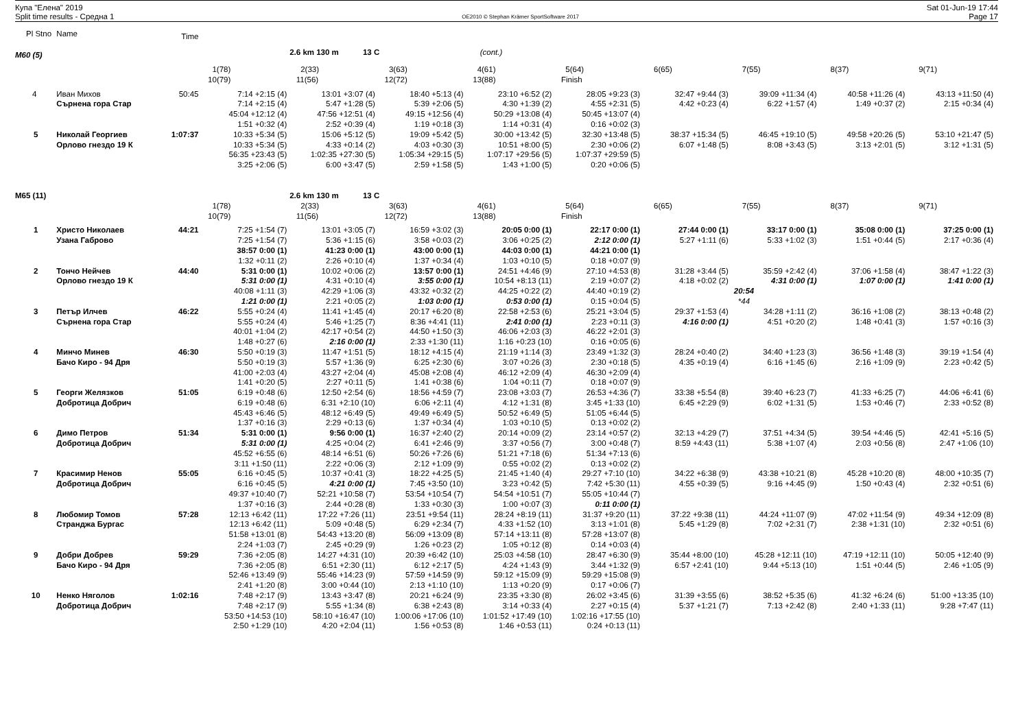Купа "Елена" 2019
Split time results - Средна 1
OE2010 © Stephan Krämer SportSoftware 2017
Sat 01-Jun-19 17:44
Page 17
| Pl Stno | Name | Time | | | | | | | | | |
| M60 (5) | | | | 2.6 km 130 m 13 C | | (cont.) | | | | | |
| | | | 1(78) | 2(33) | 3(63) | 4(61) | 5(64) | 6(65) | 7(55) | 8(37) | 9(71) |
| | | | 10(79) | 11(56) | 12(72) | 13(88) | Finish | | | | |
| 4 | Иван Михов | 50:45 | 7:14 +2:15 (4) | 13:01 +3:07 (4) | 18:40 +5:13 (4) | 23:10 +6:52 (2) | 28:05 +9:23 (3) | 32:47 +9:44 (3) | 39:09 +11:34 (4) | 40:58 +11:26 (4) | 43:13 +11:50 (4) |
| | Сърнена гора Стар | | 7:14 +2:15 (4) | 5:47 +1:28 (5) | 5:39 +2:06 (5) | 4:30 +1:39 (2) | 4:55 +2:31 (5) | 4:42 +0:23 (4) | 6:22 +1:57 (4) | 1:49 +0:37 (2) | 2:15 +0:34 (4) |
| | | | 45:04 +12:12 (4) | 47:56 +12:51 (4) | 49:15 +12:56 (4) | 50:29 +13:08 (4) | 50:45 +13:07 (4) | | | | |
| | | | 1:51 +0:32 (4) | 2:52 +0:39 (4) | 1:19 +0:18 (3) | 1:14 +0:31 (4) | 0:16 +0:02 (3) | | | | |
| 5 | Николай Георгиев | 1:07:37 | 10:33 +5:34 (5) | 15:06 +5:12 (5) | 19:09 +5:42 (5) | 30:00 +13:42 (5) | 32:30 +13:48 (5) | 38:37 +15:34 (5) | 46:45 +19:10 (5) | 49:58 +20:26 (5) | 53:10 +21:47 (5) |
| | Орлово гнездо 19 К | | 10:33 +5:34 (5) | 4:33 +0:14 (2) | 4:03 +0:30 (3) | 10:51 +8:00 (5) | 2:30 +0:06 (2) | 6:07 +1:48 (5) | 8:08 +3:43 (5) | 3:13 +2:01 (5) | 3:12 +1:31 (5) |
| | | | 56:35 +23:43 (5) | 1:02:35 +27:30 (5) | 1:05:34 +29:15 (5) | 1:07:17 +29:56 (5) | 1:07:37 +29:59 (5) | | | | |
| | | | 3:25 +2:06 (5) | 6:00 +3:47 (5) | 2:59 +1:58 (5) | 1:43 +1:00 (5) | 0:20 +0:06 (5) | | | | |
| M65 (11) | | | | 2.6 km 130 m 13 C | | | | | | | |
| | | | 1(78) | 2(33) | 3(63) | 4(61) | 5(64) | 6(65) | 7(55) | 8(37) | 9(71) |
| | | | 10(79) | 11(56) | 12(72) | 13(88) | Finish | | | | |
| 1 | Христо Николаев | 44:21 | 7:25 +1:54 (7) | 13:01 +3:05 (7) | 16:59 +3:02 (3) | 20:05 0:00 (1) | 22:17 0:00 (1) | 27:44 0:00 (1) | 33:17 0:00 (1) | 35:08 0:00 (1) | 37:25 0:00 (1) |
| | Узана Габрово | | 7:25 +1:54 (7) | 5:36 +1:15 (6) | 3:58 +0:03 (2) | 3:06 +0:25 (2) | 2:12 0:00 (1) | 5:27 +1:11 (6) | 5:33 +1:02 (3) | 1:51 +0:44 (5) | 2:17 +0:36 (4) |
| | | | 38:57 0:00 (1) | 41:23 0:00 (1) | 43:00 0:00 (1) | 44:03 0:00 (1) | 44:21 0:00 (1) | | | | |
| | | | 1:32 +0:11 (2) | 2:26 +0:10 (4) | 1:37 +0:34 (4) | 1:03 +0:10 (5) | 0:18 +0:07 (9) | | | | |
| 2 | Тончо Нейчев | 44:40 | 5:31 0:00 (1) | 10:02 +0:06 (2) | 13:57 0:00 (1) | 24:51 +4:46 (9) | 27:10 +4:53 (8) | 31:28 +3:44 (5) | 35:59 +2:42 (4) | 37:06 +1:58 (4) | 38:47 +1:22 (3) |
| | Орлово гнездо 19 К | | 5:31 0:00 (1) | 4:31 +0:10 (4) | 3:55 0:00 (1) | 10:54 +8:13 (11) | 2:19 +0:07 (2) | 4:18 +0:02 (2) | 4:31 0:00 (1) | 1:07 0:00 (1) | 1:41 0:00 (1) |
| | | | 40:08 +1:11 (3) | 42:29 +1:06 (3) | 43:32 +0:32 (2) | 44:25 +0:22 (2) | 44:40 +0:19 (2) | | 20:54 | | |
| | | | 1:21 0:00 (1) | 2:21 +0:05 (2) | 1:03 0:00 (1) | 0:53 0:00 (1) | 0:15 +0:04 (5) | | *44 | | |
| 3 | Петър Илчев | 46:22 | 5:55 +0:24 (4) | 11:41 +1:45 (4) | 20:17 +6:20 (8) | 22:58 +2:53 (6) | 25:21 +3:04 (5) | 29:37 +1:53 (4) | 34:28 +1:11 (2) | 36:16 +1:08 (2) | 38:13 +0:48 (2) |
| | Сърнена гора Стар | | 5:55 +0:24 (4) | 5:46 +1:25 (7) | 8:36 +4:41 (11) | 2:41 0:00 (1) | 2:23 +0:11 (3) | 4:16 0:00 (1) | 4:51 +0:20 (2) | 1:48 +0:41 (3) | 1:57 +0:16 (3) |
| | | | 40:01 +1:04 (2) | 42:17 +0:54 (2) | 44:50 +1:50 (3) | 46:06 +2:03 (3) | 46:22 +2:01 (3) | | | | |
| | | | 1:48 +0:27 (6) | 2:16 0:00 (1) | 2:33 +1:30 (11) | 1:16 +0:23 (10) | 0:16 +0:05 (6) | | | | |
| 4 | Минчо Минев | 46:30 | 5:50 +0:19 (3) | 11:47 +1:51 (5) | 18:12 +4:15 (4) | 21:19 +1:14 (3) | 23:49 +1:32 (3) | 28:24 +0:40 (2) | 34:40 +1:23 (3) | 36:56 +1:48 (3) | 39:19 +1:54 (4) |
| | Бачо Киро - 94 Дря | | 5:50 +0:19 (3) | 5:57 +1:36 (9) | 6:25 +2:30 (6) | 3:07 +0:26 (3) | 2:30 +0:18 (5) | 4:35 +0:19 (4) | 6:16 +1:45 (6) | 2:16 +1:09 (9) | 2:23 +0:42 (5) |
| | | | 41:00 +2:03 (4) | 43:27 +2:04 (4) | 45:08 +2:08 (4) | 46:12 +2:09 (4) | 46:30 +2:09 (4) | | | | |
| | | | 1:41 +0:20 (5) | 2:27 +0:11 (5) | 1:41 +0:38 (6) | 1:04 +0:11 (7) | 0:18 +0:07 (9) | | | | |
| 5 | Георги Желязков | 51:05 | 6:19 +0:48 (6) | 12:50 +2:54 (6) | 18:56 +4:59 (7) | 23:08 +3:03 (7) | 26:53 +4:36 (7) | 33:38 +5:54 (8) | 39:40 +6:23 (7) | 41:33 +6:25 (7) | 44:06 +6:41 (6) |
| | Добротица Добрич | | 6:19 +0:48 (6) | 6:31 +2:10 (10) | 6:06 +2:11 (4) | 4:12 +1:31 (8) | 3:45 +1:33 (10) | 6:45 +2:29 (9) | 6:02 +1:31 (5) | 1:53 +0:46 (7) | 2:33 +0:52 (8) |
| | | | 45:43 +6:46 (5) | 48:12 +6:49 (5) | 49:49 +6:49 (5) | 50:52 +6:49 (5) | 51:05 +6:44 (5) | | | | |
| | | | 1:37 +0:16 (3) | 2:29 +0:13 (6) | 1:37 +0:34 (4) | 1:03 +0:10 (5) | 0:13 +0:02 (2) | | | | |
| 6 | Димо Петров | 51:34 | 5:31 0:00 (1) | 9:56 0:00 (1) | 16:37 +2:40 (2) | 20:14 +0:09 (2) | 23:14 +0:57 (2) | 32:13 +4:29 (7) | 37:51 +4:34 (5) | 39:54 +4:46 (5) | 42:41 +5:16 (5) |
| | Добротица Добрич | | 5:31 0:00 (1) | 4:25 +0:04 (2) | 6:41 +2:46 (9) | 3:37 +0:56 (7) | 3:00 +0:48 (7) | 8:59 +4:43 (11) | 5:38 +1:07 (4) | 2:03 +0:56 (8) | 2:47 +1:06 (10) |
| | | | 45:52 +6:55 (6) | 48:14 +6:51 (6) | 50:26 +7:26 (6) | 51:21 +7:18 (6) | 51:34 +7:13 (6) | | | | |
| | | | 3:11 +1:50 (11) | 2:22 +0:06 (3) | 2:12 +1:09 (9) | 0:55 +0:02 (2) | 0:13 +0:02 (2) | | | | |
| 7 | Красимир Ненов | 55:05 | 6:16 +0:45 (5) | 10:37 +0:41 (3) | 18:22 +4:25 (5) | 21:45 +1:40 (4) | 29:27 +7:10 (10) | 34:22 +6:38 (9) | 43:38 +10:21 (8) | 45:28 +10:20 (8) | 48:00 +10:35 (7) |
| | Добротица Добрич | | 6:16 +0:45 (5) | 4:21 0:00 (1) | 7:45 +3:50 (10) | 3:23 +0:42 (5) | 7:42 +5:30 (11) | 4:55 +0:39 (5) | 9:16 +4:45 (9) | 1:50 +0:43 (4) | 2:32 +0:51 (6) |
| | | | 49:37 +10:40 (7) | 52:21 +10:58 (7) | 53:54 +10:54 (7) | 54:54 +10:51 (7) | 55:05 +10:44 (7) | | | | |
| | | | 1:37 +0:16 (3) | 2:44 +0:28 (8) | 1:33 +0:30 (3) | 1:00 +0:07 (3) | 0:11 0:00 (1) | | | | |
| 8 | Любомир Томов | 57:28 | 12:13 +6:42 (11) | 17:22 +7:26 (11) | 23:51 +9:54 (11) | 28:24 +8:19 (11) | 31:37 +9:20 (11) | 37:22 +9:38 (11) | 44:24 +11:07 (9) | 47:02 +11:54 (9) | 49:34 +12:09 (8) |
| | Странджа Бургас | | 12:13 +6:42 (11) | 5:09 +0:48 (5) | 6:29 +2:34 (7) | 4:33 +1:52 (10) | 3:13 +1:01 (8) | 5:45 +1:29 (8) | 7:02 +2:31 (7) | 2:38 +1:31 (10) | 2:32 +0:51 (6) |
| | | | 51:58 +13:01 (8) | 54:43 +13:20 (8) | 56:09 +13:09 (8) | 57:14 +13:11 (8) | 57:28 +13:07 (8) | | | | |
| | | | 2:24 +1:03 (7) | 2:45 +0:29 (9) | 1:26 +0:23 (2) | 1:05 +0:12 (8) | 0:14 +0:03 (4) | | | | |
| 9 | Добри Добрев | 59:29 | 7:36 +2:05 (8) | 14:27 +4:31 (10) | 20:39 +6:42 (10) | 25:03 +4:58 (10) | 28:47 +6:30 (9) | 35:44 +8:00 (10) | 45:28 +12:11 (10) | 47:19 +12:11 (10) | 50:05 +12:40 (9) |
| | Бачо Киро - 94 Дря | | 7:36 +2:05 (8) | 6:51 +2:30 (11) | 6:12 +2:17 (5) | 4:24 +1:43 (9) | 3:44 +1:32 (9) | 6:57 +2:41 (10) | 9:44 +5:13 (10) | 1:51 +0:44 (5) | 2:46 +1:05 (9) |
| | | | 52:46 +13:49 (9) | 55:46 +14:23 (9) | 57:59 +14:59 (9) | 59:12 +15:09 (9) | 59:29 +15:08 (9) | | | | |
| | | | 2:41 +1:20 (8) | 3:00 +0:44 (10) | 2:13 +1:10 (10) | 1:13 +0:20 (9) | 0:17 +0:06 (7) | | | | |
| 10 | Ненко Няголов | 1:02:16 | 7:48 +2:17 (9) | 13:43 +3:47 (8) | 20:21 +6:24 (9) | 23:35 +3:30 (8) | 26:02 +3:45 (6) | 31:39 +3:55 (6) | 38:52 +5:35 (6) | 41:32 +6:24 (6) | 51:00 +13:35 (10) |
| | Добротица Добрич | | 7:48 +2:17 (9) | 5:55 +1:34 (8) | 6:38 +2:43 (8) | 3:14 +0:33 (4) | 2:27 +0:15 (4) | 5:37 +1:21 (7) | 7:13 +2:42 (8) | 2:40 +1:33 (11) | 9:28 +7:47 (11) |
| | | | 53:50 +14:53 (10) | 58:10 +16:47 (10) | 1:00:06 +17:06 (10) | 1:01:52 +17:49 (10) | 1:02:16 +17:55 (10) | | | | |
| | | | 2:50 +1:29 (10) | 4:20 +2:04 (11) | 1:56 +0:53 (8) | 1:46 +0:53 (11) | 0:24 +0:13 (11) | | | | |